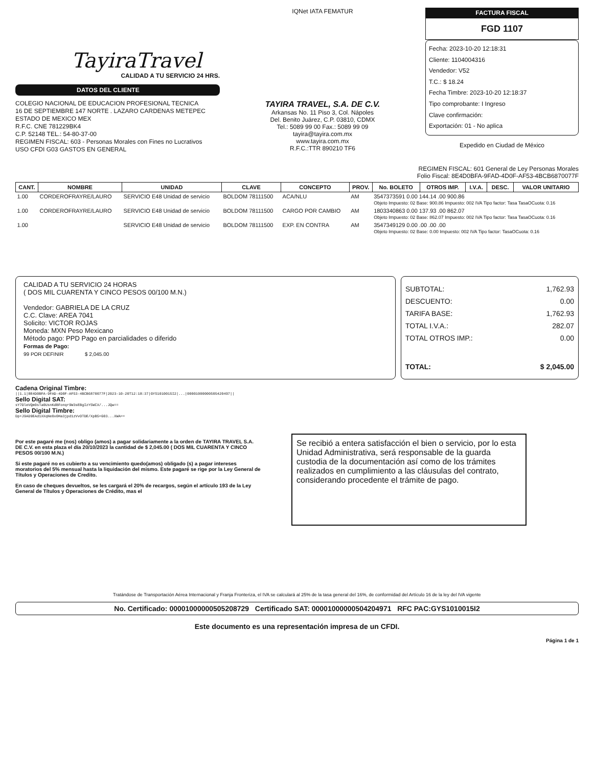TayiraTravel
CALIDAD A TU SERVICIO 24 HRS.
DATOS DEL CLIENTE
COLEGIO NACIONAL DE EDUCACION PROFESIONAL TECNICA
16 DE SEPTIEMBRE 147 NORTE . LAZARO CARDENAS METEPEC
ESTADO DE MEXICO MEX
R.F.C. CNE 781229BK4
C.P. 52148 TEL.: 54-80-37-00
REGIMEN FISCAL: 603 - Personas Morales con Fines no Lucrativos
USO CFDI G03 GASTOS EN GENERAL
IQNet IATA FEMATUR
TAYIRA TRAVEL, S.A. DE C.V.
Arkansas No. 11 Piso 3, Col. Nápoles
Del. Benito Juárez, C.P. 03810, CDMX
Tel.: 5089 99 00 Fax.: 5089 99 09
tayira@tayira.com.mx
www.tayira.com.mx
R.F.C.:TTR 890210 TF6
FACTURA FISCAL
FGD 1107
Fecha: 2023-10-20 12:18:31
Cliente: 1104004316
Vendedor: V52
T.C.: $ 18.24
Fecha Timbre: 2023-10-20 12:18:37
Tipo comprobante: I Ingreso
Clave confirmación:
Exportación: 01 - No aplica
Expedido en Ciudad de México
REGIMEN FISCAL: 601 General de Ley Personas Morales
Folio Fiscal: 8E4D0BFA-9FAD-4D0F-AF53-4BCB6870077F
| CANT. | NOMBRE | UNIDAD | CLAVE | CONCEPTO | PROV. | No. BOLETO | OTROS IMP. | I.V.A. | DESC. | VALOR UNITARIO |
| --- | --- | --- | --- | --- | --- | --- | --- | --- | --- | --- |
| 1.00 | CORDEROFRAYRE/LAURO | SERVICIO E48 Unidad de servicio | BOLDOM 78111500 | ACA/NLU | AM | 3547373591 0.00 144.14 .00 900.86 Objeto Impuesto: 02 Base: 900.86 Impuesto: 002 IVA Tipo factor: Tasa TasaOCuota: 0.16 | | | | |
| 1.00 | CORDEROFRAYRE/LAURO | SERVICIO E48 Unidad de servicio | BOLDOM 78111500 | CARGO POR CAMBIO | AM | 1803340863 0.00 137.93 .00 862.07 Objeto Impuesto: 02 Base: 862.07 Impuesto: 002 IVA Tipo factor: Tasa TasaOCuota: 0.16 | | | | |
| 1.00 | | SERVICIO E48 Unidad de servicio | BOLDOM 78111500 | EXP. EN CONTRA | AM | 3547349129 0.00 .00 .00 .00 Objeto Impuesto: 02 Base: 0.00 Impuesto: 002 IVA Tipo factor: TasaOCuota: 0.16 | | | | |
CALIDAD A TU SERVICIO 24 HORAS
( DOS MIL CUARENTA Y CINCO PESOS 00/100 M.N.)
Vendedor: GABRIELA DE LA CRUZ
C.C. Clave: AREA 7041
Solicito: VICTOR ROJAS
Moneda: MXN Peso Mexicano
Método pago: PPD Pago en parcialidades o diferido
Formas de Pago:
99 POR DEFINIR $ 2,045.00
SUBTOTAL: 1,762.93
DESCUENTO: 0.00
TARIFA BASE: 1,762.93
TOTAL I.V.A.: 282.07
TOTAL OTROS IMP.: 0.00
TOTAL: $ 2,045.00
Cadena Original Timbre:
||1.1|8E4D0BFA-9FAD-4D0F-AF53-4BCB6870077F|2023-10-20T12:18:37|GYS1010015I2|...|00001000000505420497||
Sello Digital SAT:
sY7OleVQm0sTa0UsnKdBFonqr9W3sEBgIzY5WCX/...JQw==
Sello Digital Timbre:
Dp+J9AD9EAd1XXqNe0x0Ha3jpd1zVvOTDE/XpB5+G03...XWA==
Por este pagaré me (nos) obligo (amos) a pagar solidariamente a la orden de TAYIRA TRAVEL S.A. DE C.V. en esta plaza el día 20/10/2023 la cantidad de $ 2,045.00 ( DOS MIL CUARENTA Y CINCO PESOS 00/100 M.N.)
Si este pagaré no es cubierto a su vencimiento quedo(amos) obligado (s) a pagar intereses moratorios del 5% mensual hasta la liquidación del mismo. Este pagaré se rige por la Ley General de Títulos y Operaciones de Credito.
En caso de cheques devueltos, se les cargará el 20% de recargos, según el artículo 193 de la Ley General de Títulos y Operaciones de Crédito, mas el
Se recibió a entera satisfacción el bien o servicio, por lo esta Unidad Administrativa, será responsable de la guarda custodia de la documentación así como de los trámites realizados en cumplimiento a las cláusulas del contrato, considerando procedente el trámite de pago.
Tratándose de Transportación Aérea Internacional y Franja Fronteriza, el IVA se calculará al 25% de la tasa general del 16%, de conformidad del Artículo 16 de la ley del IVA vigente
No. Certificado: 00001000000505208729 Certificado SAT: 00001000000504204971 RFC PAC:GYS1010015I2
Este documento es una representación impresa de un CFDI.
Página 1 de 1